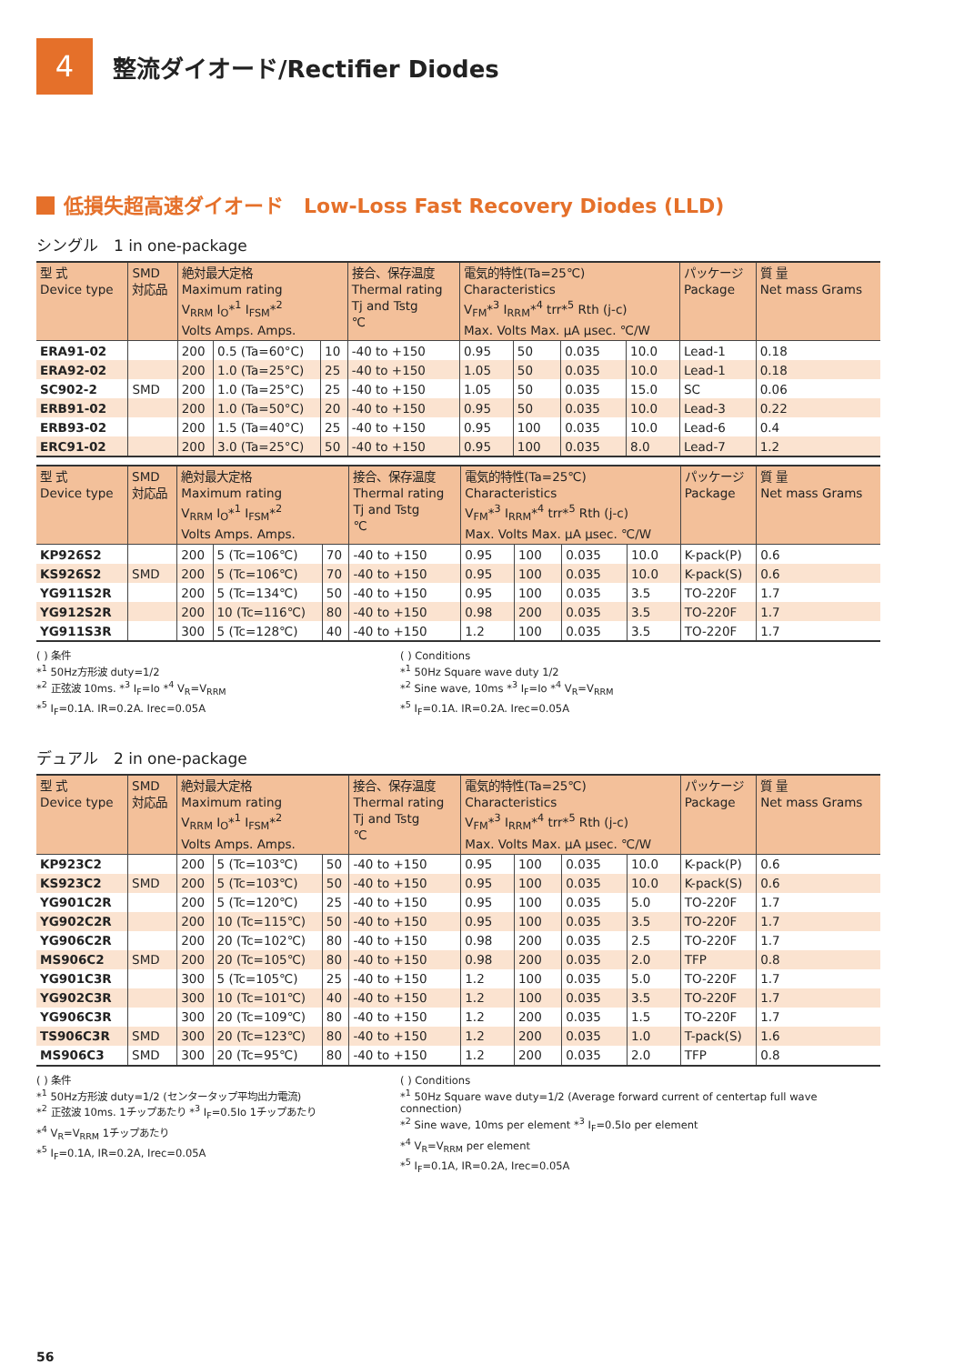4
整流ダイオード/Rectifier Diodes
低損失超高速ダイオード　Low-Loss Fast Recovery Diodes (LLD)
シングル　1 in one-package
| 型 式 Device type | SMD 対応品 | 絶対最大定格 Maximum rating V<sub>RRM</sub> I<sub>O</sub>*<sup>1</sup> I<sub>FSM</sub>*<sup>2</sup> Volts Amps. Amps. | | | 接合、保存温度 Thermal rating Tj and Tstg ℃ | 電気的特性(Ta=25℃) Characteristics V<sub>FM</sub>*<sup>3</sup> I<sub>RRM</sub>*<sup>4</sup> trr*<sup>5</sup> Rth (j-c) Max. Volts Max. μA μsec. ℃/W | | | | パッケージ Package | 質 量 Net mass Grams |
| --- | --- | --- | --- | --- | --- | --- | --- | --- | --- | --- | --- |
| ERA91-02 | | 200 | 0.5 (Ta=60°C) | 10 | -40 to +150 | 0.95 | 50 | 0.035 | 10.0 | Lead-1 | 0.18 |
| ERA92-02 | | 200 | 1.0 (Ta=25°C) | 25 | -40 to +150 | 1.05 | 50 | 0.035 | 10.0 | Lead-1 | 0.18 |
| SC902-2 | SMD | 200 | 1.0 (Ta=25°C) | 25 | -40 to +150 | 1.05 | 50 | 0.035 | 15.0 | SC | 0.06 |
| ERB91-02 | | 200 | 1.0 (Ta=50°C) | 20 | -40 to +150 | 0.95 | 50 | 0.035 | 10.0 | Lead-3 | 0.22 |
| ERB93-02 | | 200 | 1.5 (Ta=40°C) | 25 | -40 to +150 | 0.95 | 100 | 0.035 | 10.0 | Lead-6 | 0.4 |
| ERC91-02 | | 200 | 3.0 (Ta=25°C) | 50 | -40 to +150 | 0.95 | 100 | 0.035 | 8.0 | Lead-7 | 1.2 |
| 型 式 Device type | SMD 対応品 | 絶対最大定格 Maximum rating V<sub>RRM</sub> I<sub>O</sub>*<sup>1</sup> I<sub>FSM</sub>*<sup>2</sup> Volts Amps. Amps. | | | 接合、保存温度 Thermal rating Tj and Tstg ℃ | 電気的特性(Ta=25℃) Characteristics V<sub>FM</sub>*<sup>3</sup> I<sub>RRM</sub>*<sup>4</sup> trr*<sup>5</sup> Rth (j-c) Max. Volts Max. μA μsec. ℃/W | | | | パッケージ Package | 質 量 Net mass Grams |
| --- | --- | --- | --- | --- | --- | --- | --- | --- | --- | --- | --- |
| KP926S2 | | 200 | 5 (Tc=106℃) | 70 | -40 to +150 | 0.95 | 100 | 0.035 | 10.0 | K-pack(P) | 0.6 |
| KS926S2 | SMD | 200 | 5 (Tc=106℃) | 70 | -40 to +150 | 0.95 | 100 | 0.035 | 10.0 | K-pack(S) | 0.6 |
| YG911S2R | | 200 | 5 (Tc=134℃) | 50 | -40 to +150 | 0.95 | 100 | 0.035 | 3.5 | TO-220F | 1.7 |
| YG912S2R | | 200 | 10 (Tc=116℃) | 80 | -40 to +150 | 0.98 | 200 | 0.035 | 3.5 | TO-220F | 1.7 |
| YG911S3R | | 300 | 5 (Tc=128℃) | 40 | -40 to +150 | 1.2 | 100 | 0.035 | 3.5 | TO-220F | 1.7 |
( ) 条件
*<sup>1</sup> 50Hz方形波 duty=1/2
*<sup>2</sup> 正弦波 10ms. *<sup>3</sup> I<sub>F</sub>=Io *<sup>4</sup> V<sub>R</sub>=V<sub>RRM</sub>
*<sup>5</sup> I<sub>F</sub>=0.1A. IR=0.2A. Irec=0.05A
( ) Conditions
*<sup>1</sup> 50Hz Square wave duty 1/2
*<sup>2</sup> Sine wave, 10ms *<sup>3</sup> I<sub>F</sub>=Io *<sup>4</sup> V<sub>R</sub>=V<sub>RRM</sub>
*<sup>5</sup> I<sub>F</sub>=0.1A. IR=0.2A. Irec=0.05A
デュアル　2 in one-package
| 型 式 Device type | SMD 対応品 | 絶対最大定格 Maximum rating V<sub>RRM</sub> I<sub>O</sub>*<sup>1</sup> I<sub>FSM</sub>*<sup>2</sup> Volts Amps. Amps. | | | 接合、保存温度 Thermal rating Tj and Tstg ℃ | 電気的特性(Ta=25℃) Characteristics V<sub>FM</sub>*<sup>3</sup> I<sub>RRM</sub>*<sup>4</sup> trr*<sup>5</sup> Rth (j-c) Max. Volts Max. μA μsec. ℃/W | | | | パッケージ Package | 質 量 Net mass Grams |
| --- | --- | --- | --- | --- | --- | --- | --- | --- | --- | --- | --- |
| KP923C2 | | 200 | 5 (Tc=103℃) | 50 | -40 to +150 | 0.95 | 100 | 0.035 | 10.0 | K-pack(P) | 0.6 |
| KS923C2 | SMD | 200 | 5 (Tc=103℃) | 50 | -40 to +150 | 0.95 | 100 | 0.035 | 10.0 | K-pack(S) | 0.6 |
| YG901C2R | | 200 | 5 (Tc=120℃) | 25 | -40 to +150 | 0.95 | 100 | 0.035 | 5.0 | TO-220F | 1.7 |
| YG902C2R | | 200 | 10 (Tc=115℃) | 50 | -40 to +150 | 0.95 | 100 | 0.035 | 3.5 | TO-220F | 1.7 |
| YG906C2R | | 200 | 20 (Tc=102℃) | 80 | -40 to +150 | 0.98 | 200 | 0.035 | 2.5 | TO-220F | 1.7 |
| MS906C2 | SMD | 200 | 20 (Tc=105℃) | 80 | -40 to +150 | 0.98 | 200 | 0.035 | 2.0 | TFP | 0.8 |
| YG901C3R | | 300 | 5 (Tc=105℃) | 25 | -40 to +150 | 1.2 | 100 | 0.035 | 5.0 | TO-220F | 1.7 |
| YG902C3R | | 300 | 10 (Tc=101℃) | 40 | -40 to +150 | 1.2 | 100 | 0.035 | 3.5 | TO-220F | 1.7 |
| YG906C3R | | 300 | 20 (Tc=109℃) | 80 | -40 to +150 | 1.2 | 200 | 0.035 | 1.5 | TO-220F | 1.7 |
| TS906C3R | SMD | 300 | 20 (Tc=123℃) | 80 | -40 to +150 | 1.2 | 200 | 0.035 | 1.0 | T-pack(S) | 1.6 |
| MS906C3 | SMD | 300 | 20 (Tc=95℃) | 80 | -40 to +150 | 1.2 | 200 | 0.035 | 2.0 | TFP | 0.8 |
( ) 条件
*<sup>1</sup> 50Hz方形波 duty=1/2 (センタータップ平均出力電流)
*<sup>2</sup> 正弦波 10ms. 1チップあたり *<sup>3</sup> I<sub>F</sub>=0.5Io 1チップあたり
*<sup>4</sup> V<sub>R</sub>=V<sub>RRM</sub> 1チップあたり
*<sup>5</sup> I<sub>F</sub>=0.1A, IR=0.2A, Irec=0.05A
( ) Conditions
*<sup>1</sup> 50Hz Square wave duty=1/2 (Average forward current of centertap full wave connection)
*<sup>2</sup> Sine wave, 10ms per element *<sup>3</sup> I<sub>F</sub>=0.5Io per element
*<sup>4</sup> V<sub>R</sub>=V<sub>RRM</sub> per element
*<sup>5</sup> I<sub>F</sub>=0.1A, IR=0.2A, Irec=0.05A
56